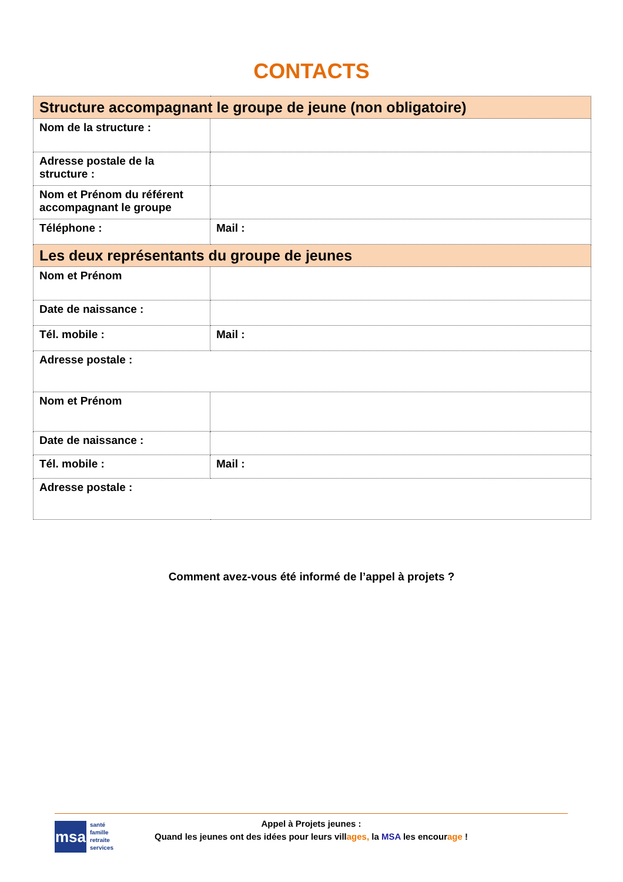CONTACTS
| Structure accompagnant le groupe de jeune (non obligatoire) | |
| Nom de la structure : | |
| Adresse postale de la structure : | |
| Nom et Prénom du référent accompagnant le groupe | |
| Téléphone : | Mail : |
| Les deux représentants du groupe de jeunes | |
| Nom et Prénom | |
| Date de naissance : | |
| Tél. mobile : | Mail : |
| Adresse postale : | |
| Nom et Prénom | |
| Date de naissance : | |
| Tél. mobile : | Mail : |
| Adresse postale : | |
Comment avez-vous été informé de l’appel à projets ?
msa
santé
famille
retraite
services
Appel à Projets jeunes :
Quand les jeunes ont des idées pour leurs villages, la MSA les encourage !